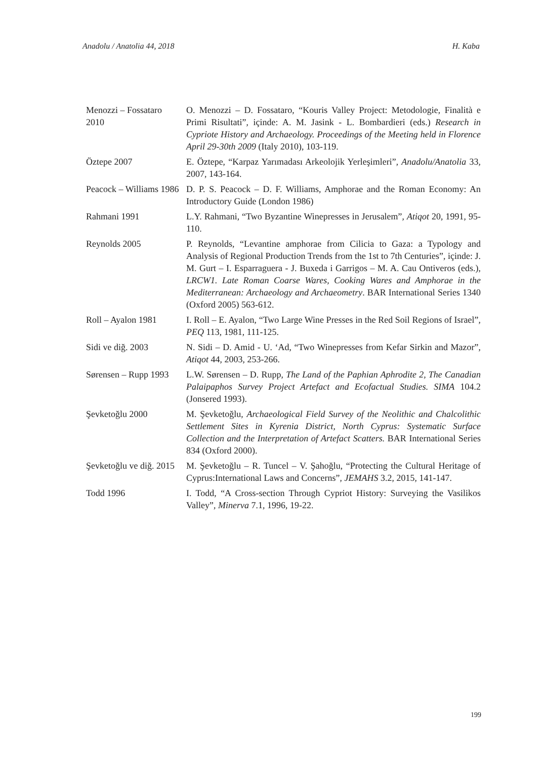Anadolu / Anatolia 44, 2018 H. Kaba
| Menozzi – Fossataro 2010 | O. Menozzi – D. Fossataro, “Kouris Valley Project: Metodologie, Finalità e Primi Risultati”, içinde: A. M. Jasink - L. Bombardieri (eds.) Research in Cypriote History and Archaeology. Proceedings of the Meeting held in Florence April 29-30th 2009 (Italy 2010), 103-119. |
| Öztepe 2007 | E. Öztepe, “Karpaz Yarımadası Arkeolojik Yerleşimleri”, Anadolu/Anatolia 33, 2007, 143-164. |
| Peacock – Williams 1986 | D. P. S. Peacock – D. F. Williams, Amphorae and the Roman Economy: An Introductory Guide (London 1986) |
| Rahmani 1991 | L.Y. Rahmani, “Two Byzantine Winepresses in Jerusalem”, Atiqot 20, 1991, 95-110. |
| Reynolds 2005 | P. Reynolds, “Levantine amphorae from Cilicia to Gaza: a Typology and Analysis of Regional Production Trends from the 1st to 7th Centuries”, içinde: J. M. Gurt – I. Esparraguera - J. Buxeda i Garrigos – M. A. Cau Ontiveros (eds.), LRCW1. Late Roman Coarse Wares, Cooking Wares and Amphorae in the Mediterranean: Archaeology and Archaeometry . BAR International Series 1340 (Oxford 2005) 563-612. |
| Roll – Ayalon 1981 | I. Roll – E. Ayalon, “Two Large Wine Presses in the Red Soil Regions of Israel”, PEQ 113, 1981, 111-125. |
| Sidi ve diğ. 2003 | N. Sidi – D. Amid - U. ‘Ad, “Two Winepresses from Kefar Sirkin and Mazor”, Atiqot 44, 2003, 253-266. |
| Sørensen – Rupp 1993 | L.W. Sørensen – D. Rupp, The Land of the Paphian Aphrodite 2, The Canadian Palaipaphos Survey Project Artefact and Ecofactual Studies. SIMA 104.2 (Jonsered 1993). |
| Şevketoğlu 2000 | M. Şevketoğlu, Archaeological Field Survey of the Neolithic and Chalcolithic Settlement Sites in Kyrenia District, North Cyprus: Systematic Surface Collection and the Interpretation of Artefact Scatters. BAR International Series 834 (Oxford 2000). |
| Şevketoğlu ve diğ. 2015 | M. Şevketoğlu – R. Tuncel – V. Şahoğlu, “Protecting the Cultural Heritage of Cyprus:International Laws and Concerns”, JEMAHS 3.2, 2015, 141-147. |
| Todd 1996 | I. Todd, “A Cross-section Through Cypriot History: Surveying the Vasilikos Valley”, Minerva 7.1, 1996, 19-22. |
199